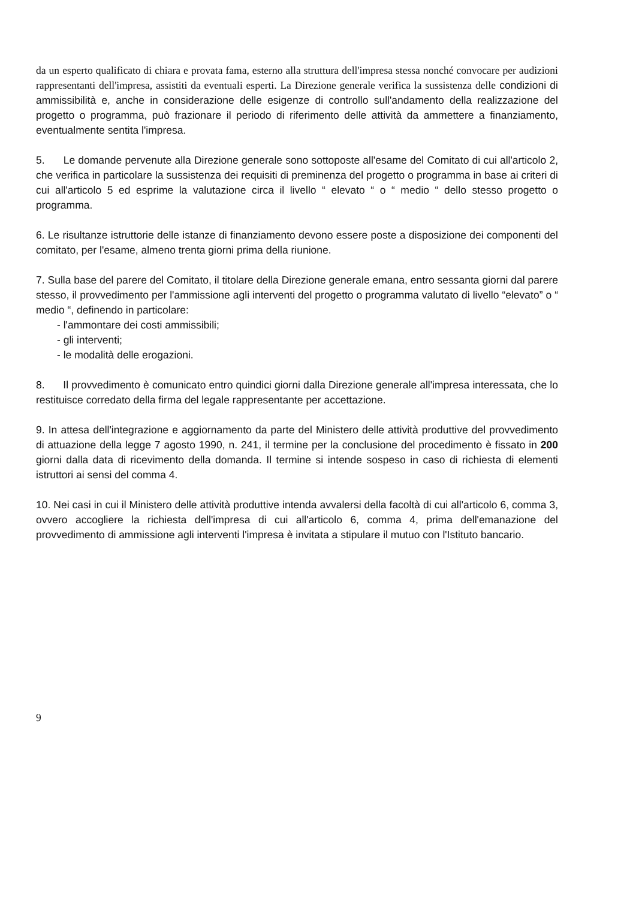da un esperto qualificato di chiara e provata fama, esterno alla struttura dell'impresa stessa nonché convocare per audizioni rappresentanti dell'impresa, assistiti da eventuali esperti. La Direzione generale verifica la sussistenza delle condizioni di ammissibilità e, anche in considerazione delle esigenze di controllo sull'andamento della realizzazione del progetto o programma, può frazionare il periodo di riferimento delle attività da ammettere a finanziamento, eventualmente sentita l'impresa.
5. Le domande pervenute alla Direzione generale sono sottoposte all'esame del Comitato di cui all'articolo 2, che verifica in particolare la sussistenza dei requisiti di preminenza del progetto o programma in base ai criteri di cui all'articolo 5 ed esprime la valutazione circa il livello “ elevato “ o “ medio “ dello stesso progetto o programma.
6. Le risultanze istruttorie delle istanze di finanziamento devono essere poste a disposizione dei componenti del comitato, per l'esame, almeno trenta giorni prima della riunione.
7. Sulla base del parere del Comitato, il titolare della Direzione generale emana, entro sessanta giorni dal parere stesso, il provvedimento per l'ammissione agli interventi del progetto o programma valutato di livello “elevato” o “ medio “, definendo in particolare:
- l'ammontare dei costi ammissibili;
- gli interventi;
- le modalità delle erogazioni.
8. Il provvedimento è comunicato entro quindici giorni dalla Direzione generale all'impresa interessata, che lo restituisce corredato della firma del legale rappresentante per accettazione.
9. In attesa dell'integrazione e aggiornamento da parte del Ministero delle attività produttive del provvedimento di attuazione della legge 7 agosto 1990, n. 241, il termine per la conclusione del procedimento è fissato in 200 giorni dalla data di ricevimento della domanda. Il termine si intende sospeso in caso di richiesta di elementi istruttori ai sensi del comma 4.
10. Nei casi in cui il Ministero delle attività produttive intenda avvalersi della facoltà di cui all'articolo 6, comma 3, ovvero accogliere la richiesta dell'impresa di cui all'articolo 6, comma 4, prima dell'emanazione del provvedimento di ammissione agli interventi l'impresa è invitata a stipulare il mutuo con l'Istituto bancario.
9